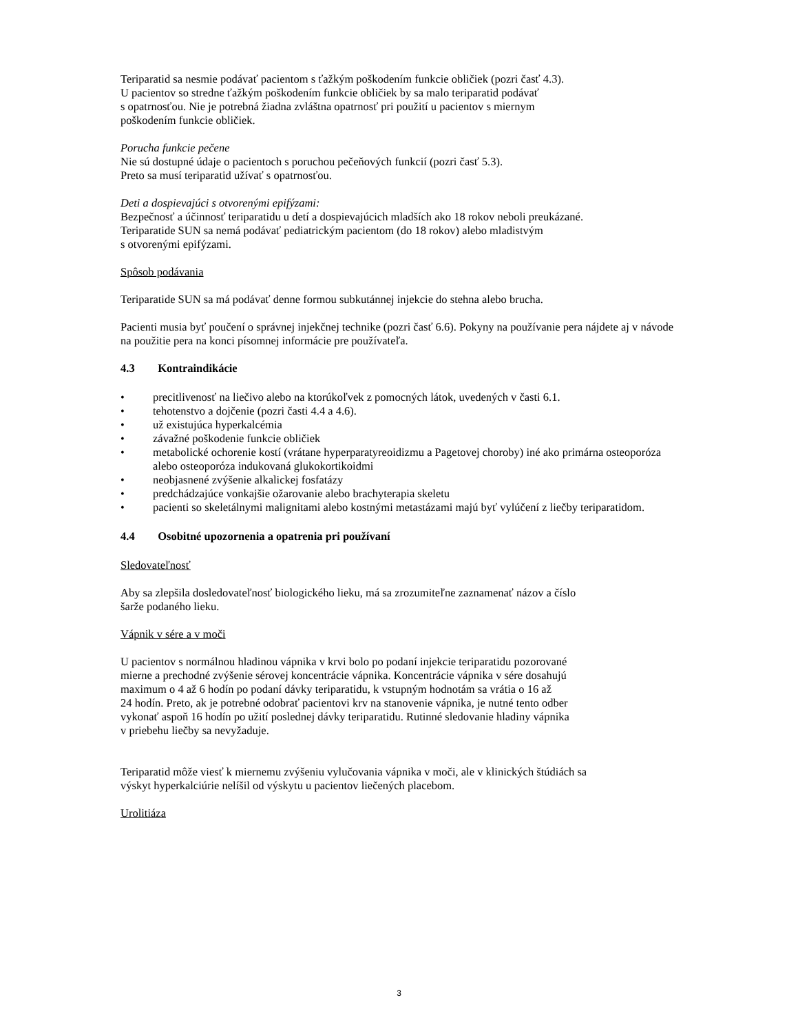Teriparatid sa nesmie podávať pacientom s ťažkým poškodením funkcie obličiek (pozri časť 4.3).
U pacientov so stredne ťažkým poškodením funkcie obličiek by sa malo teriparatid podávať
s opatrnosťou. Nie je potrebná žiadna zvláštna opatrnosť pri použití u pacientov s miernym
poškodením funkcie obličiek.
Porucha funkcie pečene
Nie sú dostupné údaje o pacientoch s poruchou pečeňových funkcií (pozri časť 5.3).
Preto sa musí teriparatid užívať s opatrnosťou.
Deti a dospievajúci s otvorenými epifýzami:
Bezpečnosť a účinnosť teriparatidu u detí a dospievajúcich mladších ako 18 rokov neboli preukázané.
Teriparatide SUN sa nemá podávať pediatrickým pacientom (do 18 rokov) alebo mladistvým
s otvorenými epifýzami.
Spôsob podávania
Teriparatide SUN sa má podávať denne formou subkutánnej injekcie do stehna alebo brucha.
Pacienti musia byť poučení o správnej injekčnej technike (pozri časť 6.6). Pokyny na používanie pera nájdete aj v návode na použitie pera na konci písomnej informácie pre používateľa.
4.3 Kontraindikácie
• precitlivenosť na liečivo alebo na ktorúkoľvek z pomocných látok, uvedených v časti 6.1.
• tehotenstvo a dojčenie (pozri časti 4.4 a 4.6).
• už existujúca hyperkalcémia
• závažné poškodenie funkcie obličiek
• metabolické ochorenie kostí (vrátane hyperparatyreoidizmu a Pagetovej choroby) iné ako primárna osteoporóza alebo osteoporóza indukovaná glukokortikoidmi
• neobjasnené zvýšenie alkalickej fosfatázy
• predchádzajúce vonkajšie ožarovanie alebo brachyterapia skeletu
• pacienti so skeletálnymi malignitami alebo kostnými metastázami majú byť vylúčení z liečby teriparatidom.
4.4 Osobitné upozornenia a opatrenia pri používaní
Sledovateľnosť
Aby sa zlepšila dosledovateľnosť biologického lieku, má sa zrozumiteľne zaznamenať názov a číslo
šarže podaného lieku.
Vápnik v sére a v moči
U pacientov s normálnou hladinou vápnika v krvi bolo po podaní injekcie teriparatidu pozorované
mierne a prechodné zvýšenie sérovej koncentrácie vápnika. Koncentrácie vápnika v sére dosahujú
maximum o 4 až 6 hodín po podaní dávky teriparatidu, k vstupným hodnotám sa vrátia o 16 až
24 hodín. Preto, ak je potrebné odobrať pacientovi krv na stanovenie vápnika, je nutné tento odber
vykonať aspoň 16 hodín po užití poslednej dávky teriparatidu. Rutinné sledovanie hladiny vápnika
v priebehu liečby sa nevyžaduje.
Teriparatid môže viesť k miernemu zvýšeniu vylučovania vápnika v moči, ale v klinických štúdiách sa
výskyt hyperkalciúrie nelíšil od výskytu u pacientov liečených placebom.
Urolitiáza
3